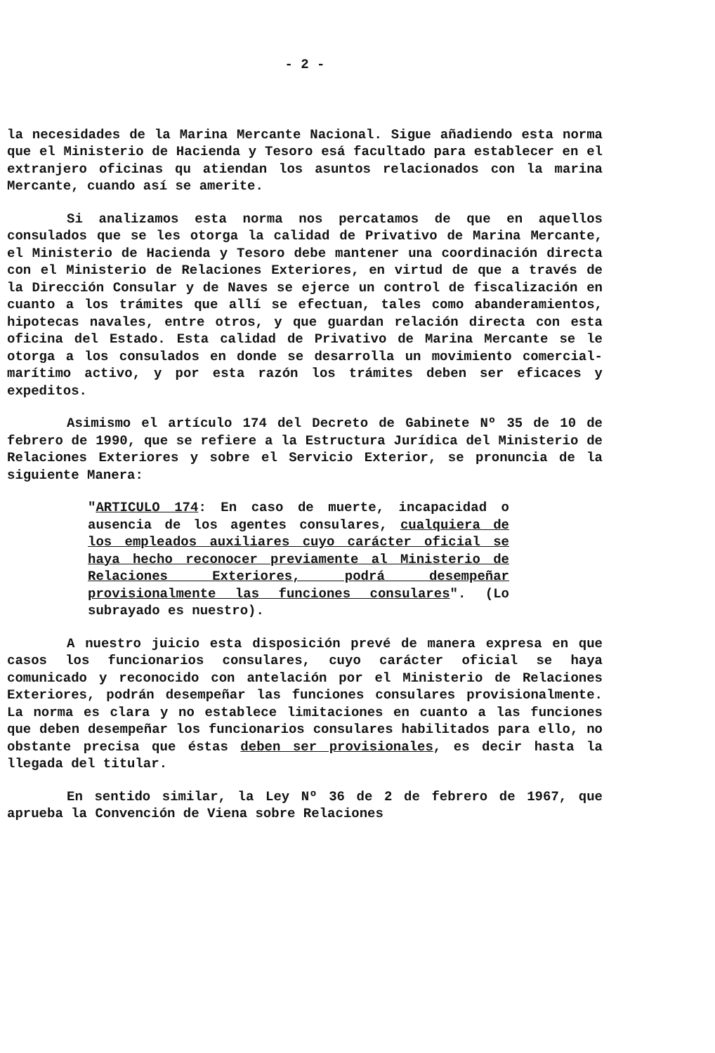- 2 -
la necesidades de la Marina Mercante Nacional. Sigue añadiendo esta norma que el Ministerio de Hacienda y Tesoro esá facultado para establecer en el extranjero oficinas qu atiendan los asuntos relacionados con la marina Mercante, cuando así se amerite.
Si analizamos esta norma nos percatamos de que en aquellos consulados que se les otorga la calidad de Privativo de Marina Mercante, el Ministerio de Hacienda y Tesoro debe mantener una coordinación directa con el Ministerio de Relaciones Exteriores, en virtud de que a través de la Dirección Consular y de Naves se ejerce un control de fiscalización en cuanto a los trámites que allí se efectuan, tales como abanderamientos, hipotecas navales, entre otros, y que guardan relación directa con esta oficina del Estado. Esta calidad de Privativo de Marina Mercante se le otorga a los consulados en donde se desarrolla un movimiento comercial-marítimo activo, y por esta razón los trámites deben ser eficaces y expeditos.
Asimismo el artículo 174 del Decreto de Gabinete Nº 35 de 10 de febrero de 1990, que se refiere a la Estructura Jurídica del Ministerio de Relaciones Exteriores y sobre el Servicio Exterior, se pronuncia de la siguiente Manera:
"ARTICULO 174: En caso de muerte, incapacidad o ausencia de los agentes consulares, cualquiera de los empleados auxiliares cuyo carácter oficial se haya hecho reconocer previamente al Ministerio de Relaciones Exteriores, podrá desempeñar provisionalmente las funciones consulares". (Lo subrayado es nuestro).
A nuestro juicio esta disposición prevé de manera expresa en que casos los funcionarios consulares, cuyo carácter oficial se haya comunicado y reconocido con antelación por el Ministerio de Relaciones Exteriores, podrán desempeñar las funciones consulares provisionalmente. La norma es clara y no establece limitaciones en cuanto a las funciones que deben desempeñar los funcionarios consulares habilitados para ello, no obstante precisa que éstas deben ser provisionales, es decir hasta la llegada del titular.
En sentido similar, la Ley Nº 36 de 2 de febrero de 1967, que aprueba la Convención de Viena sobre Relaciones